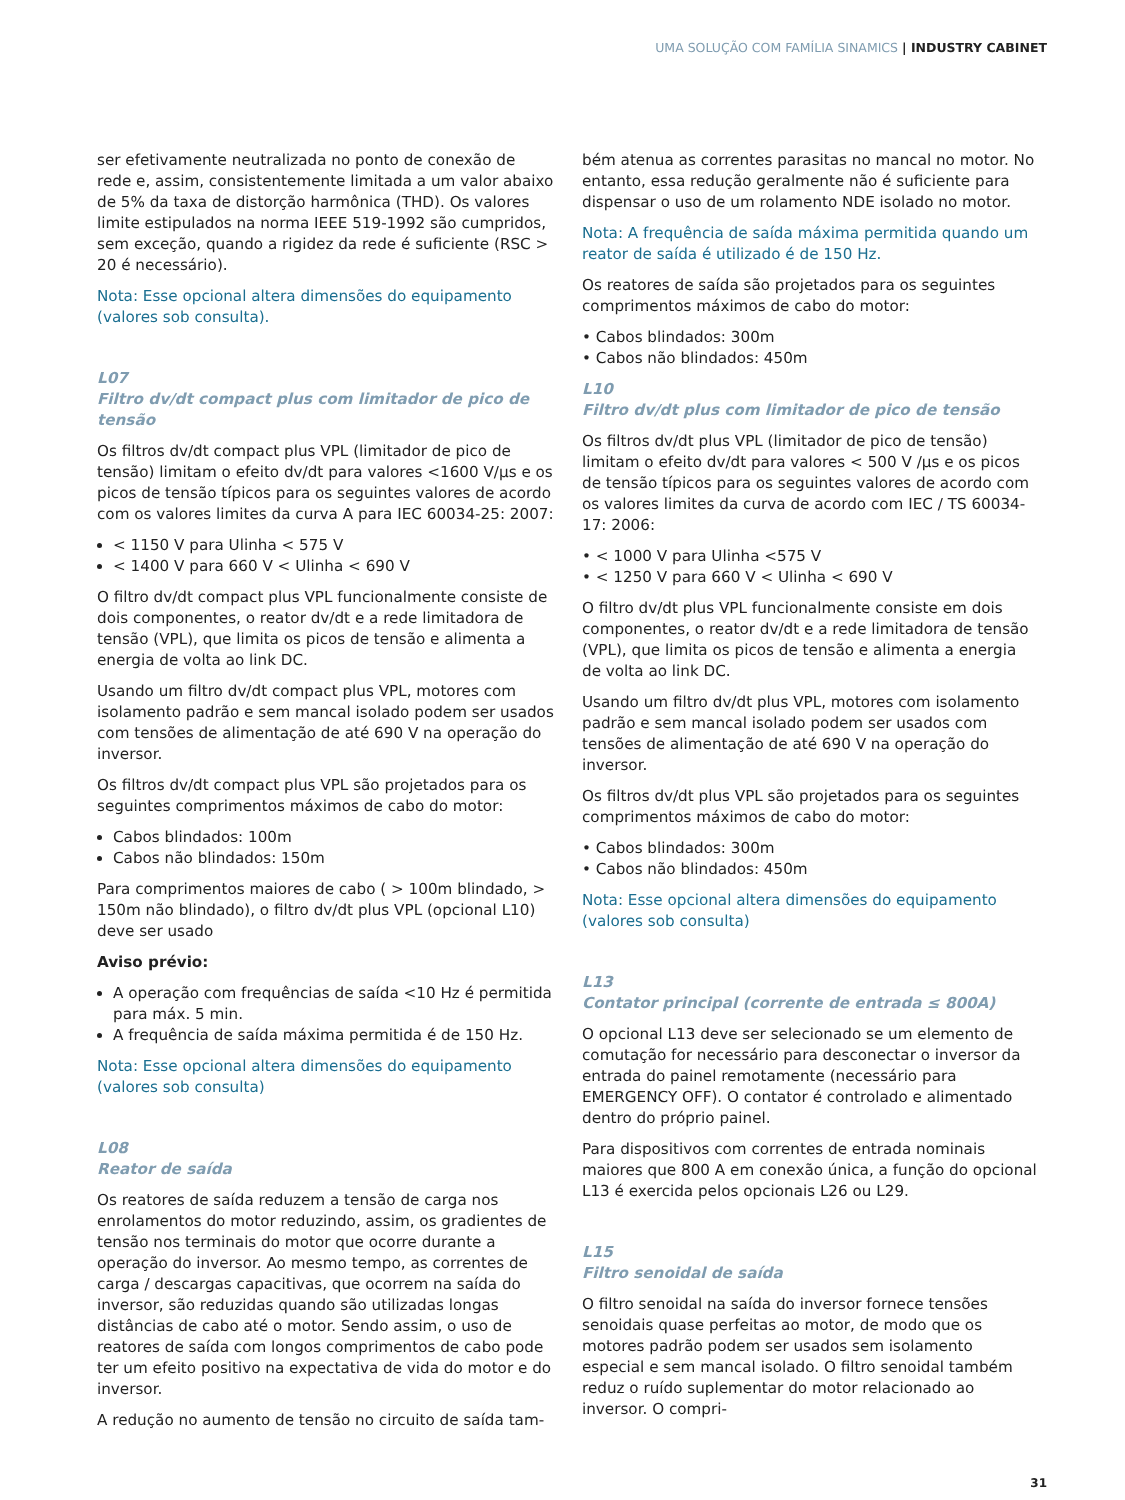UMA SOLUÇÃO COM FAMÍLIA SINAMICS | INDUSTRY CABINET
ser efetivamente neutralizada no ponto de conexão de rede e, assim, consistentemente limitada a um valor abaixo de 5% da taxa de distorção harmônica (THD). Os valores limite estipulados na norma IEEE 519-1992 são cumpridos, sem exceção, quando a rigidez da rede é suficiente (RSC > 20 é necessário).
Nota: Esse opcional altera dimensões do equipamento (valores sob consulta).
L07
Filtro dv/dt compact plus com limitador de pico de tensão
Os filtros dv/dt compact plus VPL (limitador de pico de tensão) limitam o efeito dv/dt para valores <1600 V/µs e os picos de tensão típicos para os seguintes valores de acordo com os valores limites da curva A para IEC 60034-25: 2007:
< 1150 V para Ulinha < 575 V
< 1400 V para 660 V < Ulinha < 690 V
O filtro dv/dt compact plus VPL funcionalmente consiste de dois componentes, o reator dv/dt e a rede limitadora de tensão (VPL), que limita os picos de tensão e alimenta a energia de volta ao link DC.
Usando um filtro dv/dt compact plus VPL, motores com isolamento padrão e sem mancal isolado podem ser usados com tensões de alimentação de até 690 V na operação do inversor.
Os filtros dv/dt compact plus VPL são projetados para os seguintes comprimentos máximos de cabo do motor:
Cabos blindados: 100m
Cabos não blindados: 150m
Para comprimentos maiores de cabo ( > 100m blindado, > 150m não blindado), o filtro dv/dt plus VPL (opcional L10) deve ser usado
Aviso prévio:
A operação com frequências de saída <10 Hz é permitida para máx. 5 min.
A frequência de saída máxima permitida é de 150 Hz.
Nota: Esse opcional altera dimensões do equipamento (valores sob consulta)
L08
Reator de saída
Os reatores de saída reduzem a tensão de carga nos enrolamentos do motor reduzindo, assim, os gradientes de tensão nos terminais do motor que ocorre durante a operação do inversor. Ao mesmo tempo, as correntes de carga / descargas capacitivas, que ocorrem na saída do inversor, são reduzidas quando são utilizadas longas distâncias de cabo até o motor. Sendo assim, o uso de reatores de saída com longos comprimentos de cabo pode ter um efeito positivo na expectativa de vida do motor e do inversor.
A redução no aumento de tensão no circuito de saída tam-
bém atenua as correntes parasitas no mancal no motor. No entanto, essa redução geralmente não é suficiente para dispensar o uso de um rolamento NDE isolado no motor.
Nota: A frequência de saída máxima permitida quando um reator de saída é utilizado é de 150 Hz.
Os reatores de saída são projetados para os seguintes comprimentos máximos de cabo do motor:
• Cabos blindados: 300m
• Cabos não blindados: 450m
L10
Filtro dv/dt plus com limitador de pico de tensão
Os filtros dv/dt plus VPL (limitador de pico de tensão) limitam o efeito dv/dt para valores < 500 V /µs e os picos de tensão típicos para os seguintes valores de acordo com os valores limites da curva de acordo com IEC / TS 60034-17: 2006:
• < 1000 V para Ulinha <575 V
• < 1250 V para 660 V < Ulinha < 690 V
O filtro dv/dt plus VPL funcionalmente consiste em dois componentes, o reator dv/dt e a rede limitadora de tensão (VPL), que limita os picos de tensão e alimenta a energia de volta ao link DC.
Usando um filtro dv/dt plus VPL, motores com isolamento padrão e sem mancal isolado podem ser usados com tensões de alimentação de até 690 V na operação do inversor.
Os filtros dv/dt plus VPL são projetados para os seguintes comprimentos máximos de cabo do motor:
• Cabos blindados: 300m
• Cabos não blindados: 450m
Nota: Esse opcional altera dimensões do equipamento (valores sob consulta)
L13
Contator principal (corrente de entrada ≤ 800A)
O opcional L13 deve ser selecionado se um elemento de comutação for necessário para desconectar o inversor da entrada do painel remotamente (necessário para EMERGENCY OFF). O contator é controlado e alimentado dentro do próprio painel.
Para dispositivos com correntes de entrada nominais maiores que 800 A em conexão única, a função do opcional L13 é exercida pelos opcionais L26 ou L29.
L15
Filtro senoidal de saída
O filtro senoidal na saída do inversor fornece tensões senoidais quase perfeitas ao motor, de modo que os motores padrão podem ser usados sem isolamento especial e sem mancal isolado. O filtro senoidal também reduz o ruído suplementar do motor relacionado ao inversor. O compri-
31